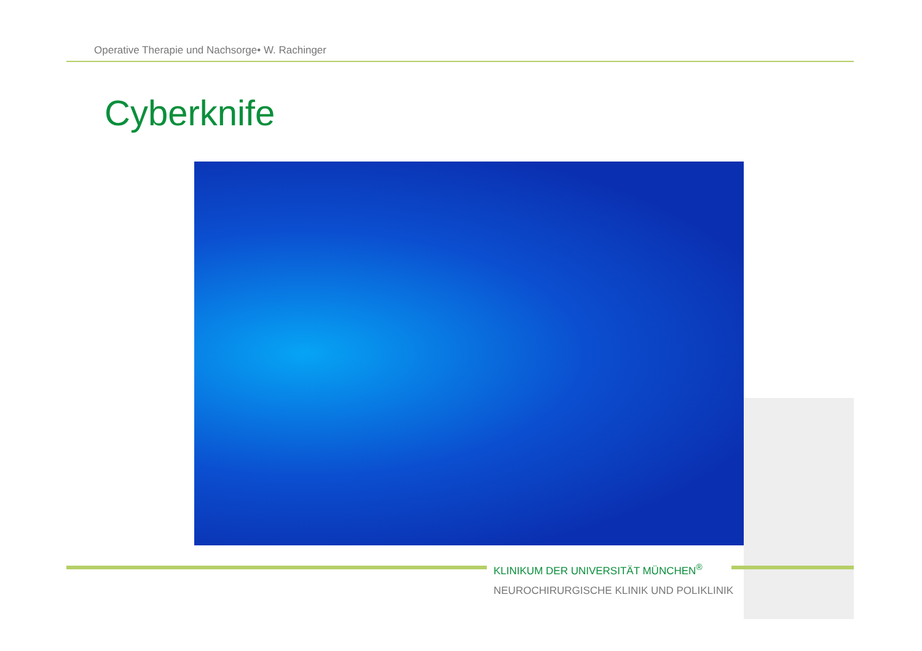Operative Therapie und Nachsorge• W. Rachinger
Cyberknife
KLINIKUM DER UNIVERSITÄT MÜNCHEN<sup>®</sup>
NEUROCHIRURGISCHE KLINIK UND POLIKLINIK